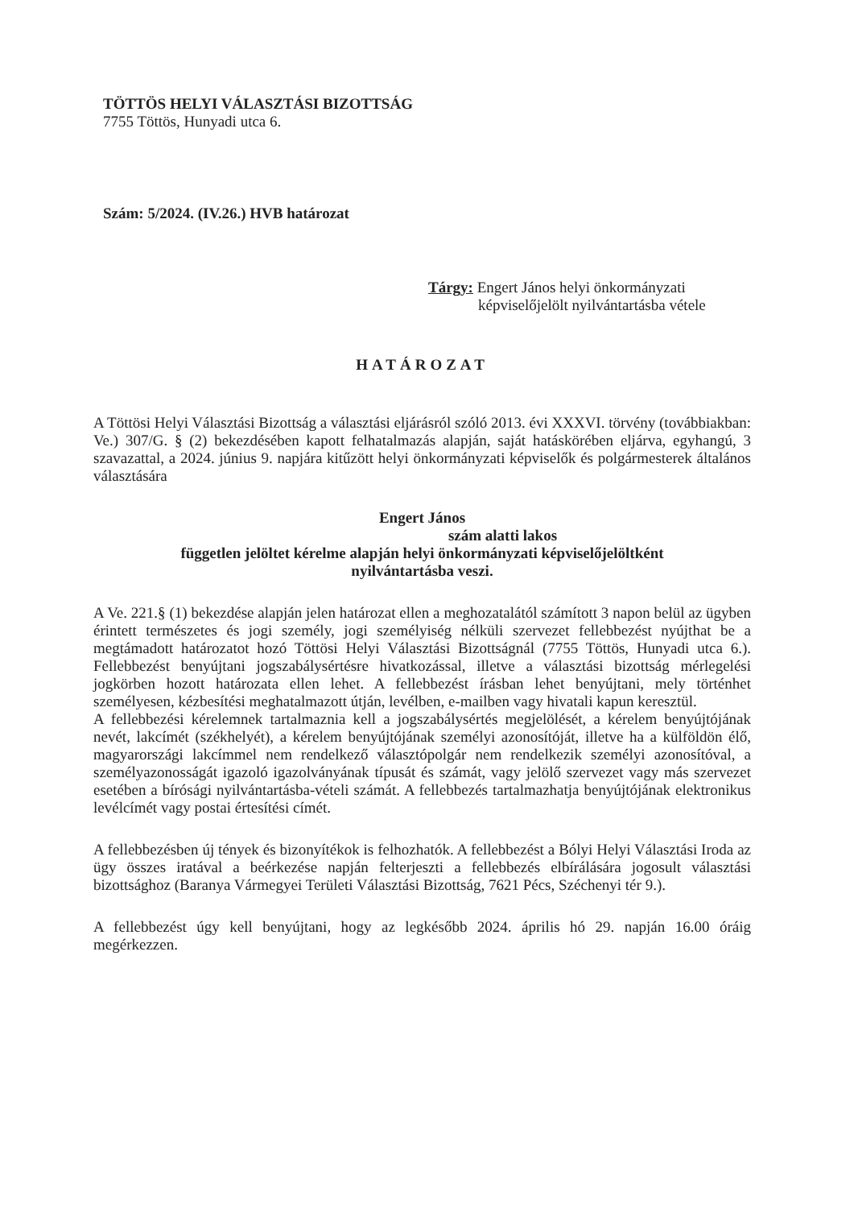TÖTTÖS HELYI VÁLASZTÁSI BIZOTTSÁG
7755 Töttös, Hunyadi utca 6.
Szám: 5/2024. (IV.26.) HVB határozat
Tárgy: Engert János helyi önkormányzati
képviselőjelölt nyilvántartásba vétele
HATÁROZAT
A Töttösi Helyi Választási Bizottság a választási eljárásról szóló 2013. évi XXXVI. törvény (továbbiakban: Ve.) 307/G. § (2) bekezdésében kapott felhatalmazás alapján, saját hatáskörében eljárva, egyhangú, 3 szavazattal, a 2024. június 9. napjára kitűzött helyi önkormányzati képviselők és polgármesterek általános választására
Engert János
szám alatti lakos
független jelöltet kérelme alapján helyi önkormányzati képviselőjelöltként
nyilvántartásba veszi.
A Ve. 221.§ (1) bekezdése alapján jelen határozat ellen a meghozatalától számított 3 napon belül az ügyben érintett természetes és jogi személy, jogi személyiség nélküli szervezet fellebbezést nyújthat be a megtámadott határozatot hozó Töttösi Helyi Választási Bizottságnál (7755 Töttös, Hunyadi utca 6.). Fellebbezést benyújtani jogszabálysértésre hivatkozással, illetve a választási bizottság mérlegelési jogkörben hozott határozata ellen lehet. A fellebbezést írásban lehet benyújtani, mely történhet személyesen, kézbesítési meghatalmazott útján, levélben, e-mailben vagy hivatali kapun keresztül.
A fellebbezési kérelemnek tartalmaznia kell a jogszabálysértés megjelölését, a kérelem benyújtójának nevét, lakcímét (székhelyét), a kérelem benyújtójának személyi azonosítóját, illetve ha a külföldön élő, magyarországi lakcímmel nem rendelkező választópolgár nem rendelkezik személyi azonosítóval, a személyazonosságát igazoló igazolványának típusát és számát, vagy jelölő szervezet vagy más szervezet esetében a bírósági nyilvántartásba-vételi számát. A fellebbezés tartalmazhatja benyújtójának elektronikus levélcímét vagy postai értesítési címét.
A fellebbezésben új tények és bizonyítékok is felhozhatók. A fellebbezést a Bólyi Helyi Választási Iroda az ügy összes iratával a beérkezése napján felterjeszti a fellebbezés elbírálására jogosult választási bizottsághoz (Baranya Vármegyei Területi Választási Bizottság, 7621 Pécs, Széchenyi tér 9.).
A fellebbezést úgy kell benyújtani, hogy az legkésőbb 2024. április hó 29. napján 16.00 óráig megérkezzen.